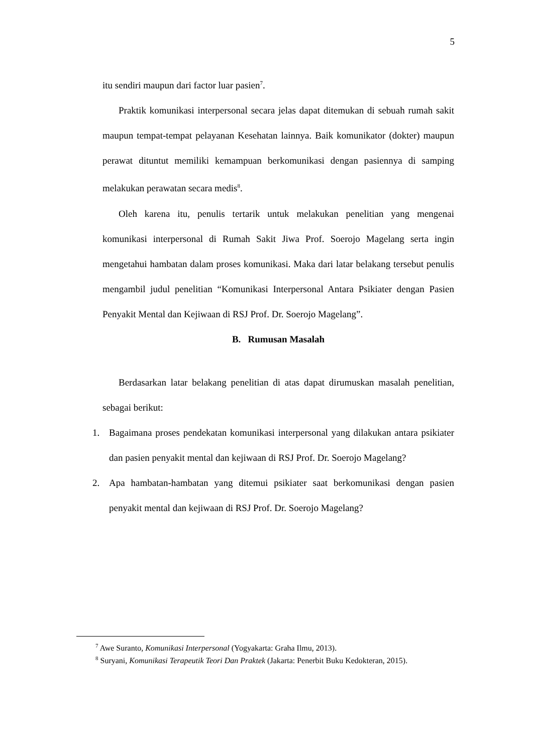5
itu sendiri maupun dari factor luar pasien<sup>7</sup>.
Praktik komunikasi interpersonal secara jelas dapat ditemukan di sebuah rumah sakit maupun tempat-tempat pelayanan Kesehatan lainnya. Baik komunikator (dokter) maupun perawat dituntut memiliki kemampuan berkomunikasi dengan pasiennya di samping melakukan perawatan secara medis<sup>8</sup>.
Oleh karena itu, penulis tertarik untuk melakukan penelitian yang mengenai komunikasi interpersonal di Rumah Sakit Jiwa Prof. Soerojo Magelang serta ingin mengetahui hambatan dalam proses komunikasi. Maka dari latar belakang tersebut penulis mengambil judul penelitian “Komunikasi Interpersonal Antara Psikiater dengan Pasien Penyakit Mental dan Kejiwaan di RSJ Prof. Dr. Soerojo Magelang”.
B. Rumusan Masalah
Berdasarkan latar belakang penelitian di atas dapat dirumuskan masalah penelitian, sebagai berikut:
1. Bagaimana proses pendekatan komunikasi interpersonal yang dilakukan antara psikiater dan pasien penyakit mental dan kejiwaan di RSJ Prof. Dr. Soerojo Magelang?
2. Apa hambatan-hambatan yang ditemui psikiater saat berkomunikasi dengan pasien penyakit mental dan kejiwaan di RSJ Prof. Dr. Soerojo Magelang?
<sup>7</sup> Awe Suranto, Komunikasi Interpersonal (Yogyakarta: Graha Ilmu, 2013).
<sup>8</sup> Suryani, Komunikasi Terapeutik Teori Dan Praktek (Jakarta: Penerbit Buku Kedokteran, 2015).